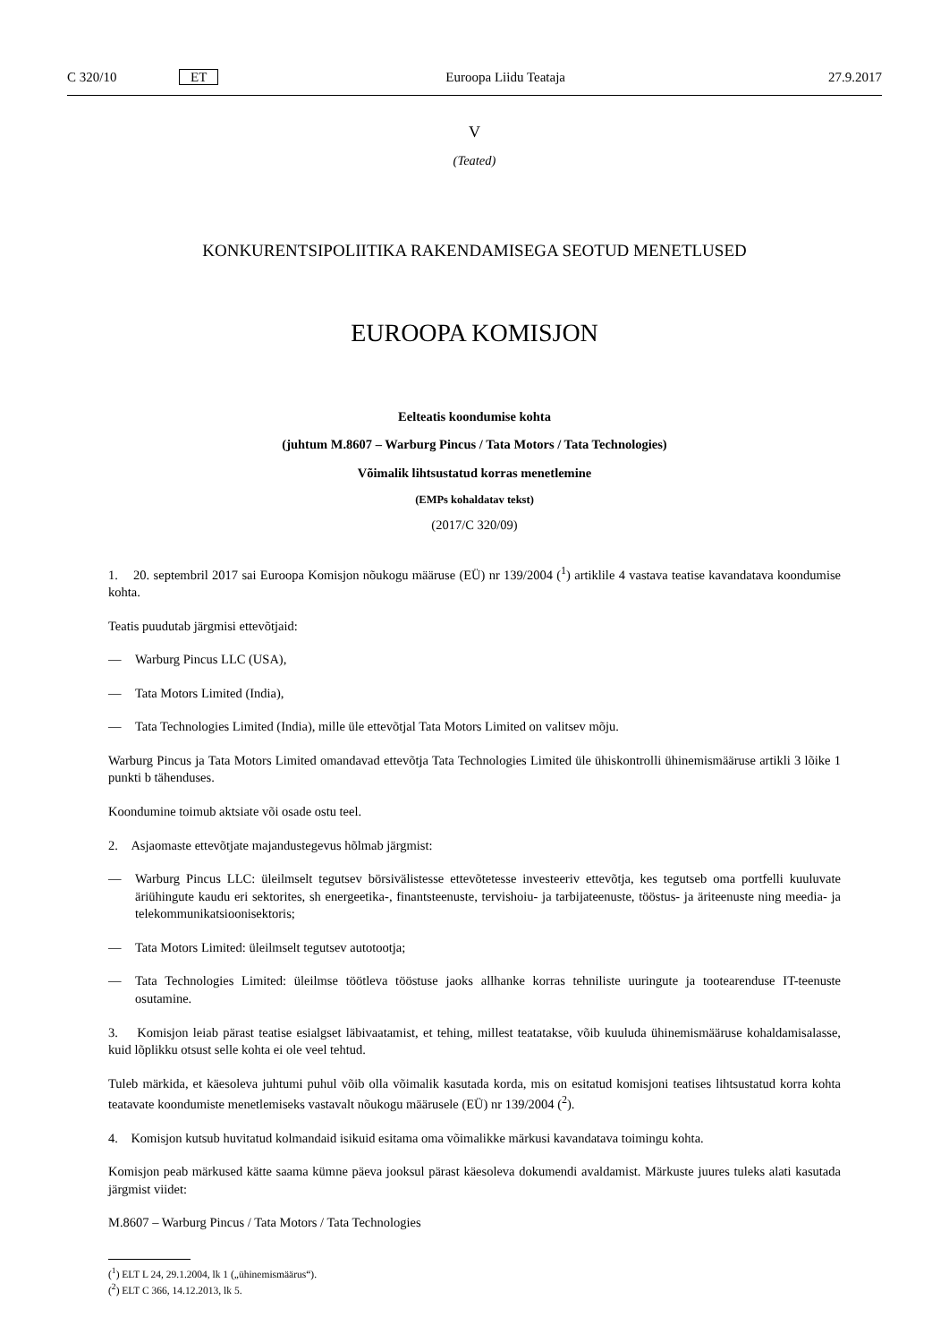C 320/10 ET Euroopa Liidu Teataja 27.9.2017
V
(Teated)
KONKURENTSIPOLIITIKA RAKENDAMISEGA SEOTUD MENETLUSED
EUROOPA KOMISJON
Eelteatis koondumise kohta
(juhtum M.8607 – Warburg Pincus / Tata Motors / Tata Technologies)
Võimalik lihtsustatud korras menetlemine
(EMPs kohaldatav tekst)
(2017/C 320/09)
1. 20. septembril 2017 sai Euroopa Komisjon nõukogu määruse (EÜ) nr 139/2004 (<sup>1</sup>) artiklile 4 vastava teatise kavandatava koondumise kohta.
Teatis puudutab järgmisi ettevõtjaid:
— Warburg Pincus LLC (USA),
— Tata Motors Limited (India),
— Tata Technologies Limited (India), mille üle ettevõtjal Tata Motors Limited on valitsev mõju.
Warburg Pincus ja Tata Motors Limited omandavad ettevõtja Tata Technologies Limited üle ühiskontrolli ühinemismääruse artikli 3 lõike 1 punkti b tähenduses.
Koondumine toimub aktsiate või osade ostu teel.
2. Asjaomaste ettevõtjate majandustegevus hõlmab järgmist:
— Warburg Pincus LLC: üleilmselt tegutsev börsivälistesse ettevõtetesse investeeriv ettevõtja, kes tegutseb oma portfelli kuuluvate äriühingute kaudu eri sektorites, sh energeetika-, finantsteenuste, tervishoiu- ja tarbijateenuste, tööstus- ja äriteenuste ning meedia- ja telekommunikatsioonisektoris;
— Tata Motors Limited: üleilmselt tegutsev autotootja;
— Tata Technologies Limited: üleilmse töötleva tööstuse jaoks allhanke korras tehniliste uuringute ja tootearenduse IT-teenuste osutamine.
3. Komisjon leiab pärast teatise esialgset läbivaatamist, et tehing, millest teatatakse, võib kuuluda ühinemismääruse kohaldamisalasse, kuid lõplikku otsust selle kohta ei ole veel tehtud.
Tuleb märkida, et käesoleva juhtumi puhul võib olla võimalik kasutada korda, mis on esitatud komisjoni teatises lihtsustatud korra kohta teatavate koondumiste menetlemiseks vastavalt nõukogu määrusele (EÜ) nr 139/2004 (<sup>2</sup>).
4. Komisjon kutsub huvitatud kolmandaid isikuid esitama oma võimalikke märkusi kavandatava toimingu kohta.
Komisjon peab märkused kätte saama kümne päeva jooksul pärast käesoleva dokumendi avaldamist. Märkuste juures tuleks alati kasutada järgmist viidet:
M.8607 – Warburg Pincus / Tata Motors / Tata Technologies
(<sup>1</sup>) ELT L 24, 29.1.2004, lk 1 („ühinemismäärus“).
(<sup>2</sup>) ELT C 366, 14.12.2013, lk 5.